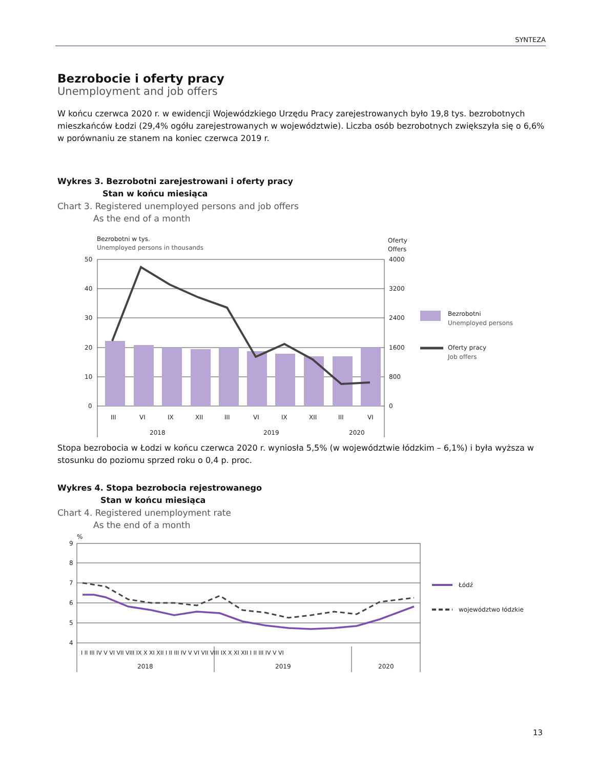SYNTEZA
Bezrobocie i oferty pracy
Unemployment and job offers
W końcu czerwca 2020 r. w ewidencji Wojewódzkiego Urzędu Pracy zarejestrowanych było 19,8 tys. bezrobotnych mieszkańców Łodzi (29,4% ogółu zarejestrowanych w województwie). Liczba osób bezrobotnych zwiększyła się o 6,6% w porównaniu ze stanem na koniec czerwca 2019 r.
Wykres 3. Bezrobotni zarejestrowani i oferty pracy
Stan w końcu miesiąca
Chart 3. Registered unemployed persons and job offers
As the end of a month
Bezrobotni w tys.
Unemployed persons in thousands
Oferty
Offers
50
40
30
20
10
0
4000
3200
2400
1600
800
0
III
VI
IX
XII
III
VI
IX
XII
III
VI
2018
2019
2020
Bezrobotni
Unemployed persons
Oferty pracy
Job offers
Stopa bezrobocia w Łodzi w końcu czerwca 2020 r. wyniosła 5,5% (w województwie łódzkim – 6,1%) i była wyższa w stosunku do poziomu sprzed roku o 0,4 p. proc.
Wykres 4. Stopa bezrobocia rejestrowanego
Stan w końcu miesiąca
Chart 4. Registered unemployment rate
As the end of a month
%
9
8
7
6
5
4
I II III IV V VI VII VIII IX X XI XII I II III IV V VI VII VIII IX X XI XII I II III IV V VI
2018
2019
2020
Łódź
województwo łódzkie
13